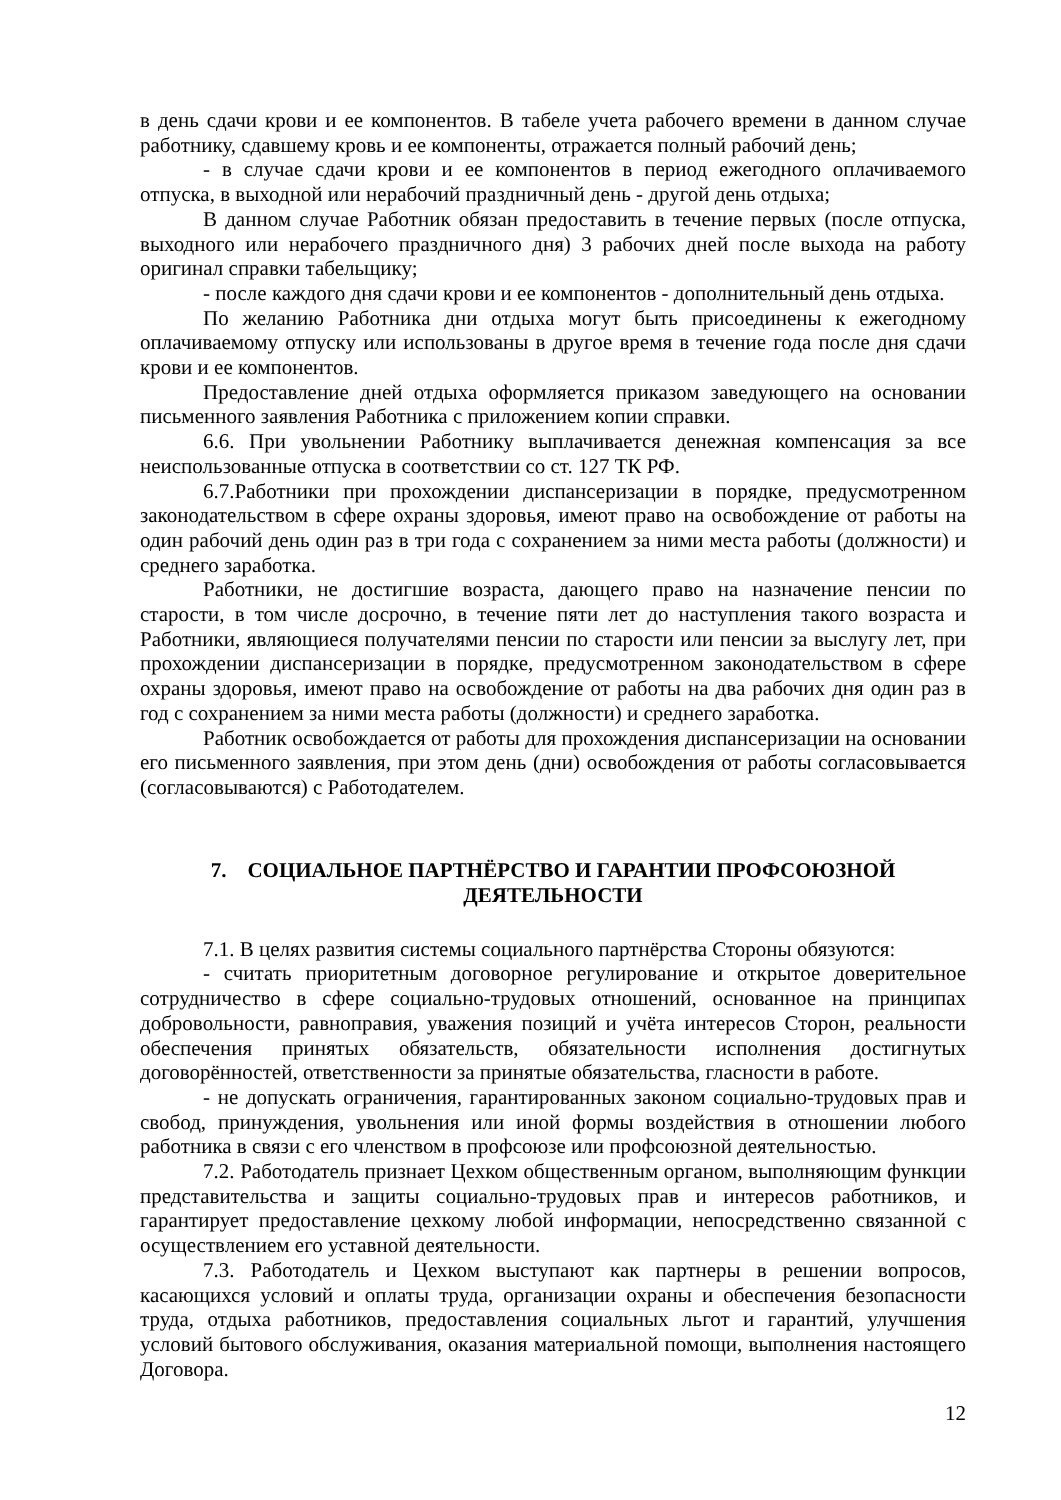в день сдачи крови и ее компонентов. В табеле учета рабочего времени в данном случае работнику, сдавшему кровь и ее компоненты, отражается полный рабочий день;
- в случае сдачи крови и ее компонентов в период ежегодного оплачиваемого отпуска, в выходной или нерабочий праздничный день - другой день отдыха;
В данном случае Работник обязан предоставить в течение первых (после отпуска, выходного или нерабочего праздничного дня) 3 рабочих дней после выхода на работу оригинал справки табельщику;
- после каждого дня сдачи крови и ее компонентов - дополнительный день отдыха.
По желанию Работника дни отдыха могут быть присоединены к ежегодному оплачиваемому отпуску или использованы в другое время в течение года после дня сдачи крови и ее компонентов.
Предоставление дней отдыха оформляется приказом заведующего на основании письменного заявления Работника с приложением копии справки.
6.6. При увольнении Работнику выплачивается денежная компенсация за все неиспользованные отпуска в соответствии со ст. 127 ТК РФ.
6.7.Работники при прохождении диспансеризации в порядке, предусмотренном законодательством в сфере охраны здоровья, имеют право на освобождение от работы на один рабочий день один раз в три года с сохранением за ними места работы (должности) и среднего заработка.
Работники, не достигшие возраста, дающего право на назначение пенсии по старости, в том числе досрочно, в течение пяти лет до наступления такого возраста и Работники, являющиеся получателями пенсии по старости или пенсии за выслугу лет, при прохождении диспансеризации в порядке, предусмотренном законодательством в сфере охраны здоровья, имеют право на освобождение от работы на два рабочих дня один раз в год с сохранением за ними места работы (должности) и среднего заработка.
Работник освобождается от работы для прохождения диспансеризации на основании его письменного заявления, при этом день (дни) освобождения от работы согласовывается (согласовываются) с Работодателем.
7. СОЦИАЛЬНОЕ ПАРТНЁРСТВО И ГАРАНТИИ ПРОФСОЮЗНОЙ
ДЕЯТЕЛЬНОСТИ
7.1. В целях развития системы социального партнёрства Стороны обязуются:
- считать приоритетным договорное регулирование и открытое доверительное сотрудничество в сфере социально-трудовых отношений, основанное на принципах добровольности, равноправия, уважения позиций и учёта интересов Сторон, реальности обеспечения принятых обязательств, обязательности исполнения достигнутых договорённостей, ответственности за принятые обязательства, гласности в работе.
- не допускать ограничения, гарантированных законом социально-трудовых прав и свобод, принуждения, увольнения или иной формы воздействия в отношении любого работника в связи с его членством в профсоюзе или профсоюзной деятельностью.
7.2. Работодатель признает Цехком общественным органом, выполняющим функции представительства и защиты социально-трудовых прав и интересов работников, и гарантирует предоставление цехкому любой информации, непосредственно связанной с осуществлением его уставной деятельности.
7.3. Работодатель и Цехком выступают как партнеры в решении вопросов, касающихся условий и оплаты труда, организации охраны и обеспечения безопасности труда, отдыха работников, предоставления социальных льгот и гарантий, улучшения условий бытового обслуживания, оказания материальной помощи, выполнения настоящего Договора.
12